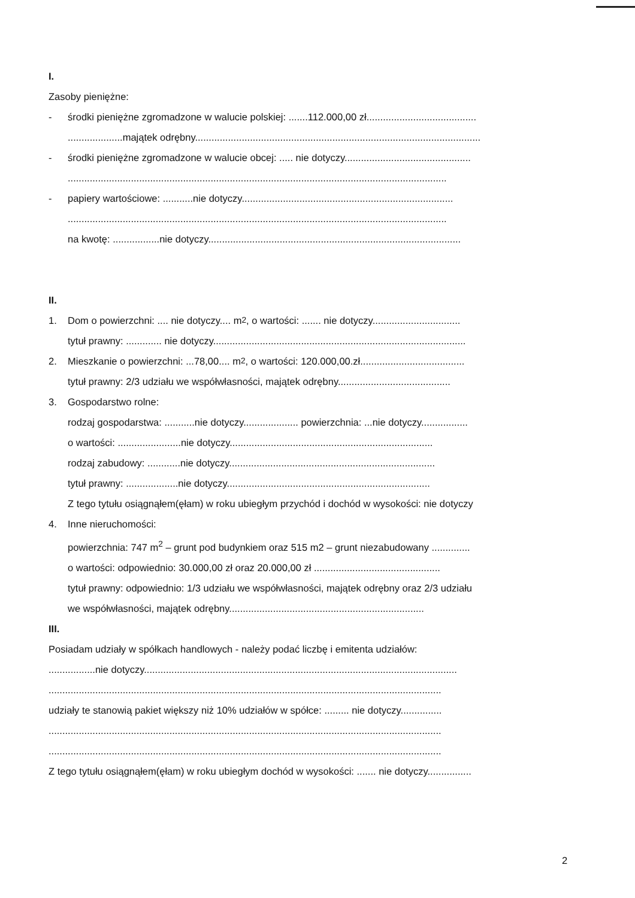I.
Zasoby pieniężne:
- środki pieniężne zgromadzone w walucie polskiej: .......112.000,00 zł........................................
....................majątek odrębny........................................................................................................
- środki pieniężne zgromadzone w walucie obcej: ..... nie dotyczy..............................................
..........................................................................................................................................
- papiery wartościowe: ...........nie dotyczy.............................................................................
..........................................................................................................................................
na kwotę: .................nie dotyczy............................................................................................
II.
1. Dom o powierzchni: .... nie dotyczy.... m<sup>2</sup>, o wartości: ....... nie dotyczy................................
tytuł prawny: ............. nie dotyczy............................................................................................
2. Mieszkanie o powierzchni: ...78,00.... m<sup>2</sup>, o wartości: 120.000,00.zł......................................
tytuł prawny: 2/3 udziału we współwłasności, majątek odrębny.........................................
3. Gospodarstwo rolne:
rodzaj gospodarstwa: ...........nie dotyczy.................... powierzchnia: ...nie dotyczy.................
o wartości: .......................nie dotyczy..........................................................................
rodzaj zabudowy: ............nie dotyczy...........................................................................
tytuł prawny: ...................nie dotyczy..........................................................................
Z tego tytułu osiągnąłem(ęłam) w roku ubiegłym przychód i dochód w wysokości: nie dotyczy
4. Inne nieruchomości:
powierzchnia: 747 m<sup>2</sup> – grunt pod budynkiem oraz 515 m2 – grunt niezabudowany ..............
o wartości: odpowiednio: 30.000,00 zł oraz 20.000,00 zł ..............................................
tytuł prawny: odpowiednio: 1/3 udziału we współwłasności, majątek odrębny oraz 2/3 udziału
we współwłasności, majątek odrębny.......................................................................
III.
Posiadam udziały w spółkach handlowych - należy podać liczbę i emitenta udziałów:
.................nie dotyczy..................................................................................................................
...............................................................................................................................................
udziały te stanowią pakiet większy niż 10% udziałów w spółce: ......... nie dotyczy...............
...............................................................................................................................................
...............................................................................................................................................
Z tego tytułu osiągnąłem(ęłam) w roku ubiegłym dochód w wysokości: ....... nie dotyczy................
2